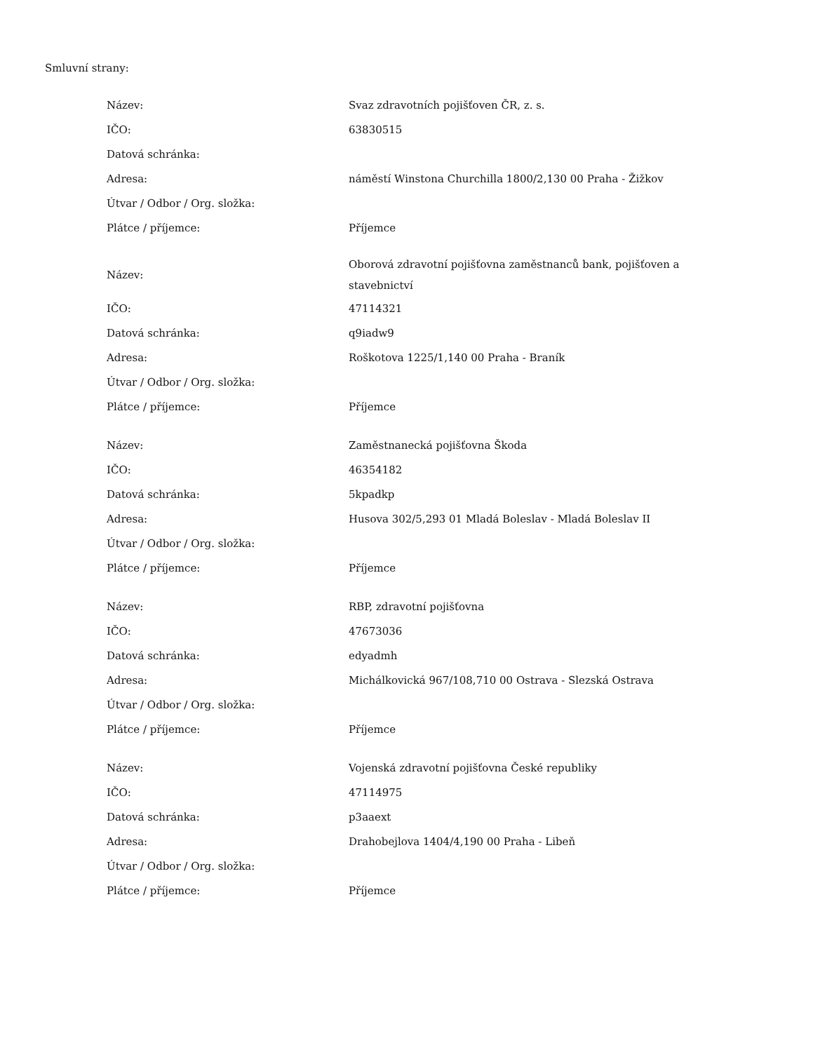Smluvní strany:
| Název: | Svaz zdravotních pojišťoven ČR, z. s. |
| IČO: | 63830515 |
| Datová schránka: | |
| Adresa: | náměstí Winstona Churchilla 1800/2,130 00 Praha - Žižkov |
| Útvar / Odbor / Org. složka: | |
| Plátce / příjemce: | Příjemce |
| Název: | Oborová zdravotní pojišťovna zaměstnanců bank, pojišťoven a stavebnictví |
| IČO: | 47114321 |
| Datová schránka: | q9iadw9 |
| Adresa: | Roškotova 1225/1,140 00 Praha - Braník |
| Útvar / Odbor / Org. složka: | |
| Plátce / příjemce: | Příjemce |
| Název: | Zaměstnanecká pojišťovna Škoda |
| IČO: | 46354182 |
| Datová schránka: | 5kpadkp |
| Adresa: | Husova 302/5,293 01 Mladá Boleslav - Mladá Boleslav II |
| Útvar / Odbor / Org. složka: | |
| Plátce / příjemce: | Příjemce |
| Název: | RBP, zdravotní pojišťovna |
| IČO: | 47673036 |
| Datová schránka: | edyadmh |
| Adresa: | Michálkovická 967/108,710 00 Ostrava - Slezská Ostrava |
| Útvar / Odbor / Org. složka: | |
| Plátce / příjemce: | Příjemce |
| Název: | Vojenská zdravotní pojišťovna České republiky |
| IČO: | 47114975 |
| Datová schránka: | p3aaext |
| Adresa: | Drahobejlova 1404/4,190 00 Praha - Libeň |
| Útvar / Odbor / Org. složka: | |
| Plátce / příjemce: | Příjemce |